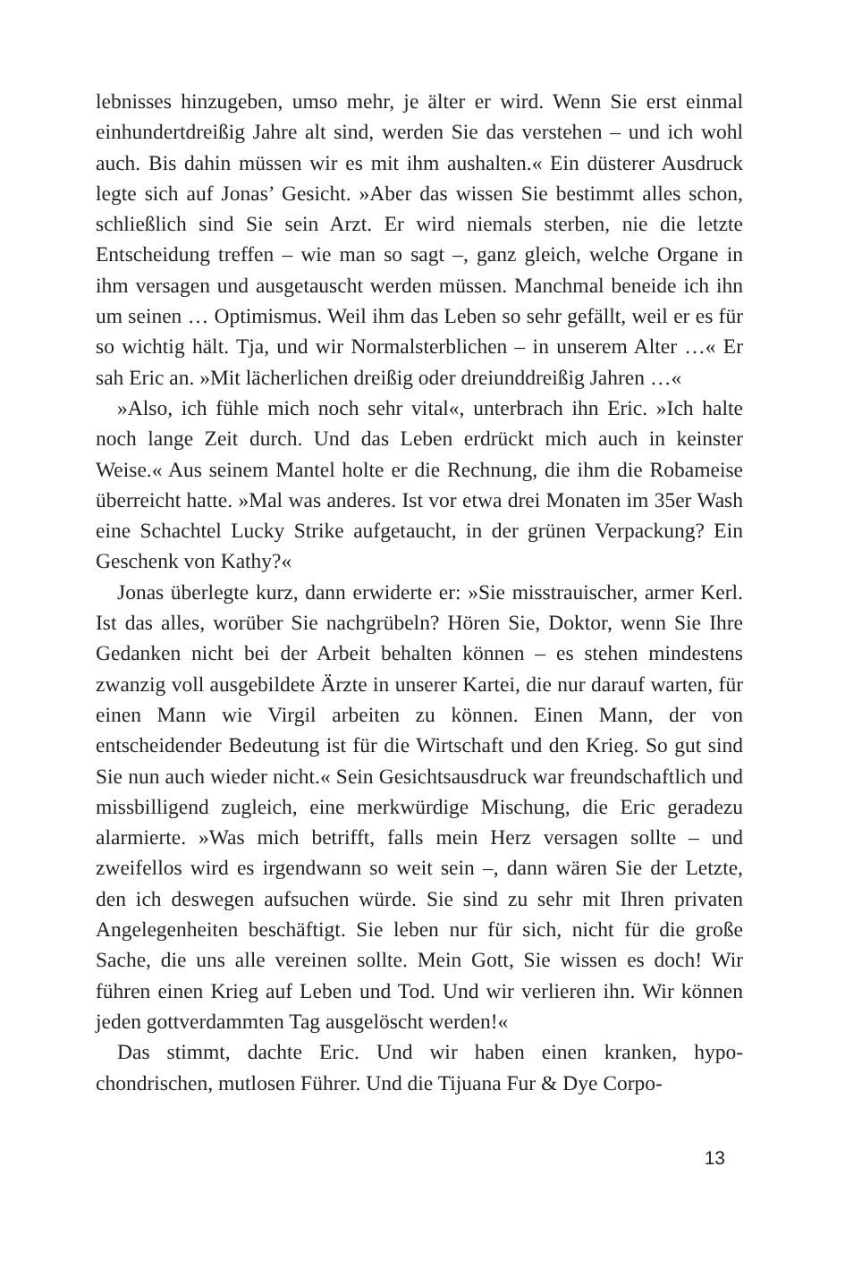lebnisses hinzugeben, umso mehr, je älter er wird. Wenn Sie erst ein­mal einhundertdreißig Jahre alt sind, werden Sie das verstehen – und ich wohl auch. Bis dahin müssen wir es mit ihm aushalten.« Ein düs­terer Ausdruck legte sich auf Jonas’ Gesicht. »Aber das wissen Sie bestimmt alles schon, schließlich sind Sie sein Arzt. Er wird nie­mals sterben, nie die letzte Entscheidung treffen – wie man so sagt –, ganz gleich, welche Organe in ihm versagen und ausgetauscht werden müssen. Manchmal beneide ich ihn um seinen … Optimismus. Weil ihm das Leben so sehr gefällt, weil er es für so wichtig hält. Tja, und wir Normalsterblichen – in unserem Alter …« Er sah Eric an. »Mit lä­cherlichen dreißig oder dreiunddreißig Jahren …«
»Also, ich fühle mich noch sehr vital«, unterbrach ihn Eric. »Ich halte noch lange Zeit durch. Und das Leben erdrückt mich auch in keinster Weise.« Aus seinem Mantel holte er die Rechnung, die ihm die Robameise überreicht hatte. »Mal was anderes. Ist vor etwa drei Monaten im 35er Wash eine Schachtel Lucky Strike aufgetaucht, in der grünen Verpackung? Ein Geschenk von Kathy?«
Jonas überlegte kurz, dann erwiderte er: »Sie misstrauischer, ar­mer Kerl. Ist das alles, worüber Sie nachgrübeln? Hören Sie, Doktor, wenn Sie Ihre Gedanken nicht bei der Arbeit behalten können – es stehen mindestens zwanzig voll ausgebildete Ärzte in unserer Kartei, die nur darauf warten, für einen Mann wie Virgil arbeiten zu können. Einen Mann, der von entscheidender Bedeutung ist für die Wirtschaft und den Krieg. So gut sind Sie nun auch wieder nicht.« Sein Gesichts­ausdruck war freundschaftlich und missbilligend zugleich, eine merk­würdige Mischung, die Eric geradezu alarmierte. »Was mich betrifft, falls mein Herz versagen sollte – und zweifellos wird es irgendwann so weit sein –, dann wären Sie der Letzte, den ich deswegen aufsuchen würde. Sie sind zu sehr mit Ihren privaten Angelegenheiten beschäf­tigt. Sie leben nur für sich, nicht für die große Sache, die uns alle ver­einen sollte. Mein Gott, Sie wissen es doch! Wir führen einen Krieg auf Leben und Tod. Und wir verlieren ihn. Wir können jeden gottver­dammten Tag ausgelöscht werden!«
Das stimmt, dachte Eric. Und wir haben einen kranken, hypo­chondrischen, mutlosen Führer. Und die Tijuana Fur & Dye Corpo-
13